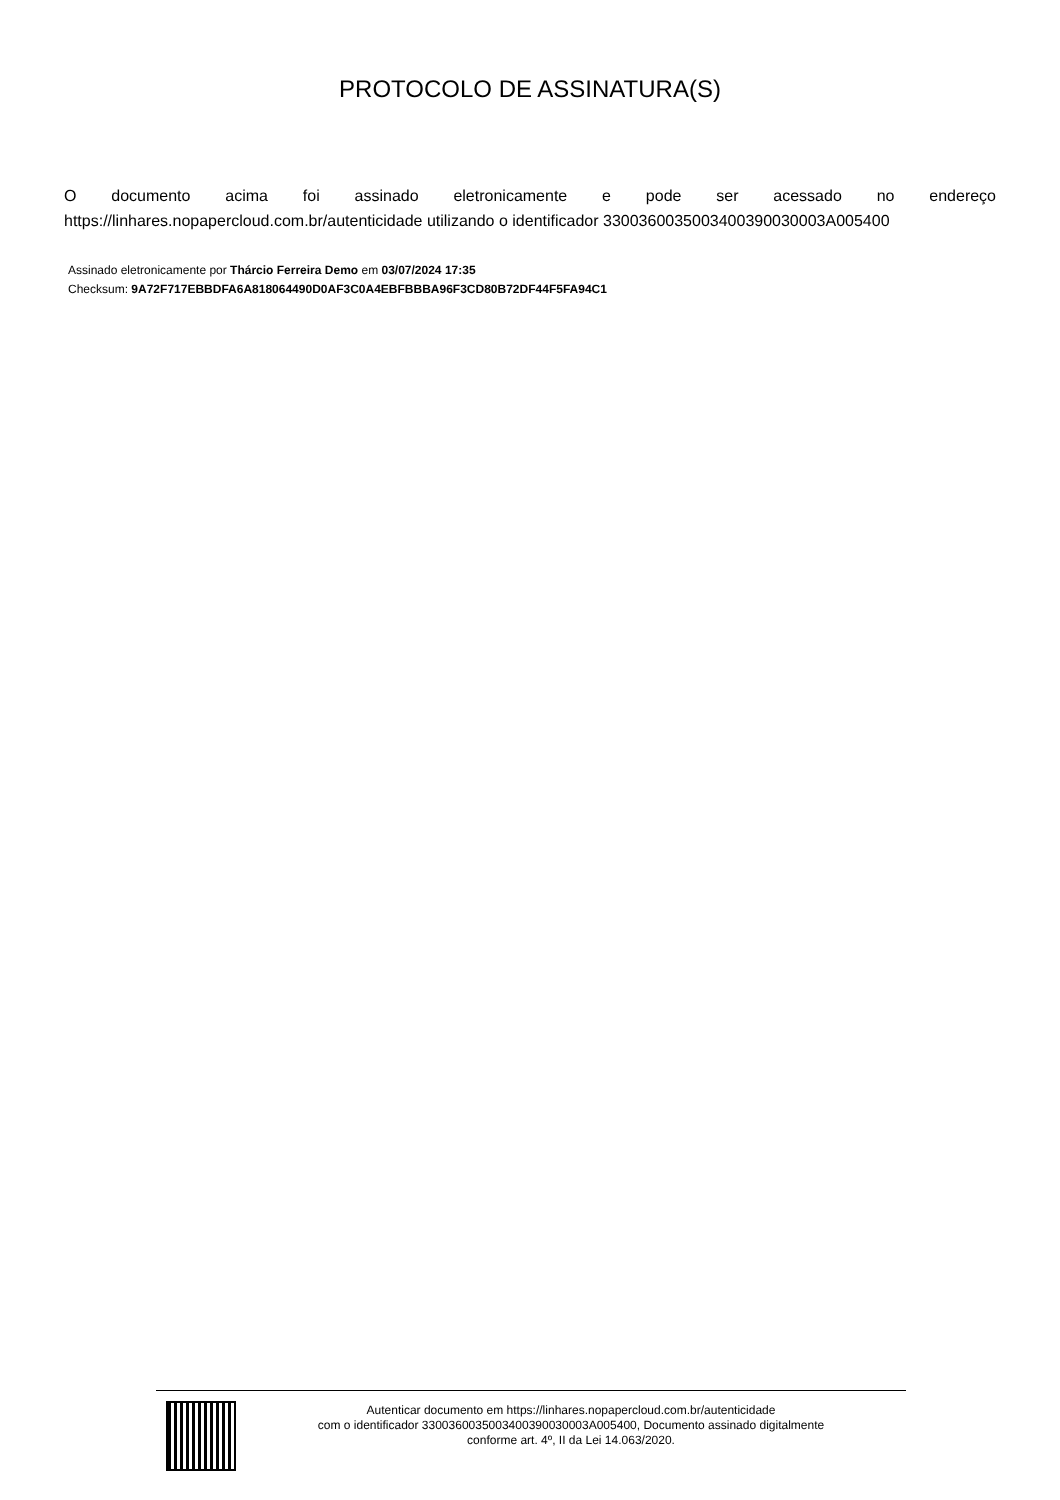PROTOCOLO DE ASSINATURA(S)
O documento acima foi assinado eletronicamente e pode ser acessado no endereço https://linhares.nopapercloud.com.br/autenticidade utilizando o identificador 330036003500340039003000​3A005400
Assinado eletronicamente por Thárcio Ferreira Demo em 03/07/2024 17:35
Checksum: 9A72F717EBBDFA6A818064490D0AF3C0A4EBFBBBA96F3CD80B72DF44F5FA94C1
Autenticar documento em https://linhares.nopapercloud.com.br/autenticidade
com o identificador 330036003500340039003000​3A005400, Documento assinado digitalmente
conforme art. 4º, II da Lei 14.063/2020.